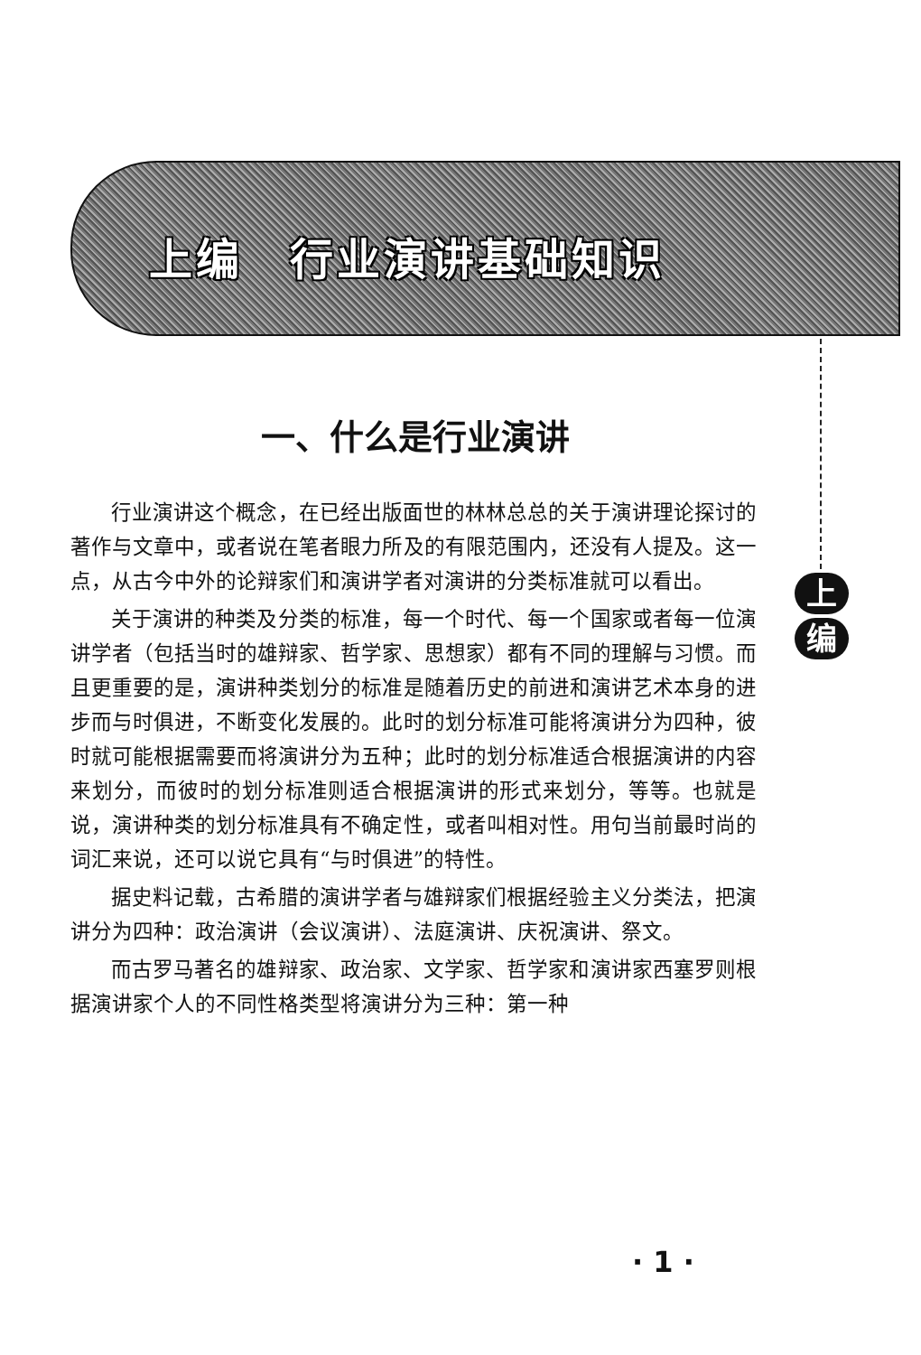上编　行业演讲基础知识
上
编
一、什么是行业演讲
行业演讲这个概念，在已经出版面世的林林总总的关于演讲理论探讨的著作与文章中，或者说在笔者眼力所及的有限范围内，还没有人提及。这一点，从古今中外的论辩家们和演讲学者对演讲的分类标准就可以看出。
关于演讲的种类及分类的标准，每一个时代、每一个国家或者每一位演讲学者（包括当时的雄辩家、哲学家、思想家）都有不同的理解与习惯。而且更重要的是，演讲种类划分的标准是随着历史的前进和演讲艺术本身的进步而与时俱进，不断变化发展的。此时的划分标准可能将演讲分为四种，彼时就可能根据需要而将演讲分为五种；此时的划分标准适合根据演讲的内容来划分，而彼时的划分标准则适合根据演讲的形式来划分，等等。也就是说，演讲种类的划分标准具有不确定性，或者叫相对性。用句当前最时尚的词汇来说，还可以说它具有“与时俱进”的特性。
据史料记载，古希腊的演讲学者与雄辩家们根据经验主义分类法，把演讲分为四种：政治演讲（会议演讲）、法庭演讲、庆祝演讲、祭文。
而古罗马著名的雄辩家、政治家、文学家、哲学家和演讲家西塞罗则根据演讲家个人的不同性格类型将演讲分为三种：第一种
· 1 ·